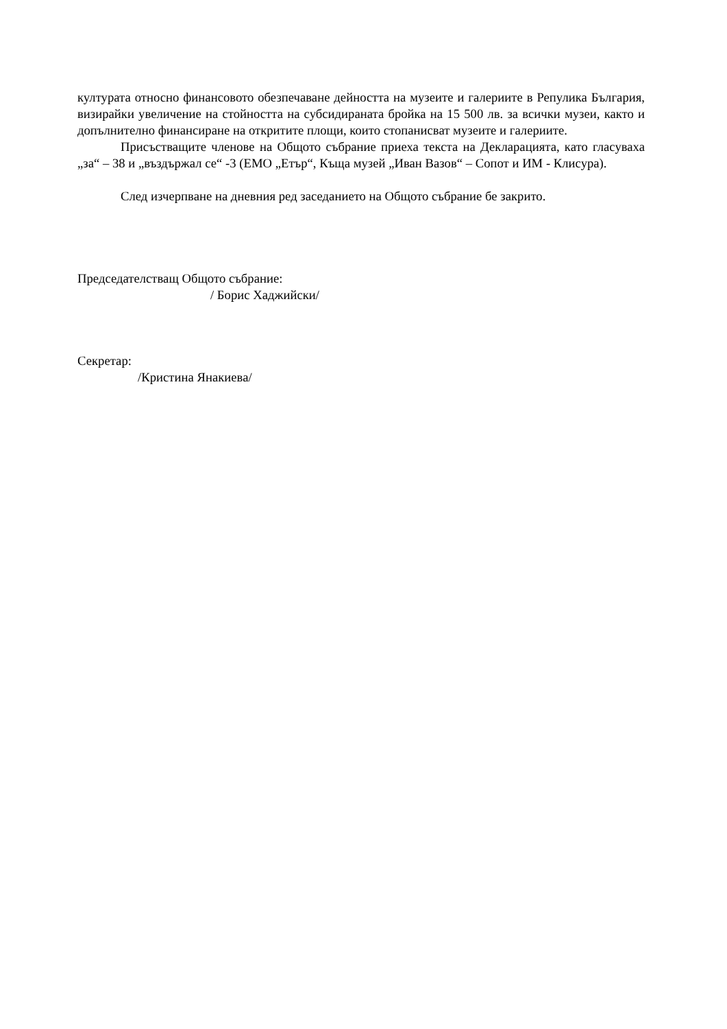културата относно финансовото обезпечаване дейността на музеите и галериите в Репулика България, визирайки увеличение на стойността на субсидираната бройка на 15 500 лв. за всички музеи, както и допълнително финансиране на откритите площи, които стопанисват музеите и галериите.
Присъстващите членове на Общото събрание приеха текста на Декларацията, като гласуваха „за“ – 38 и „въздържал се“ -3 (ЕМО „Етър“, Къща музей „Иван Вазов“ – Сопот и ИМ - Клисура).
След изчерпване на дневния ред заседанието на Общото събрание бе закрито.
Председателстващ Общото събрание:
/ Борис Хаджийски/
Секретар:
/Кристина Янакиева/